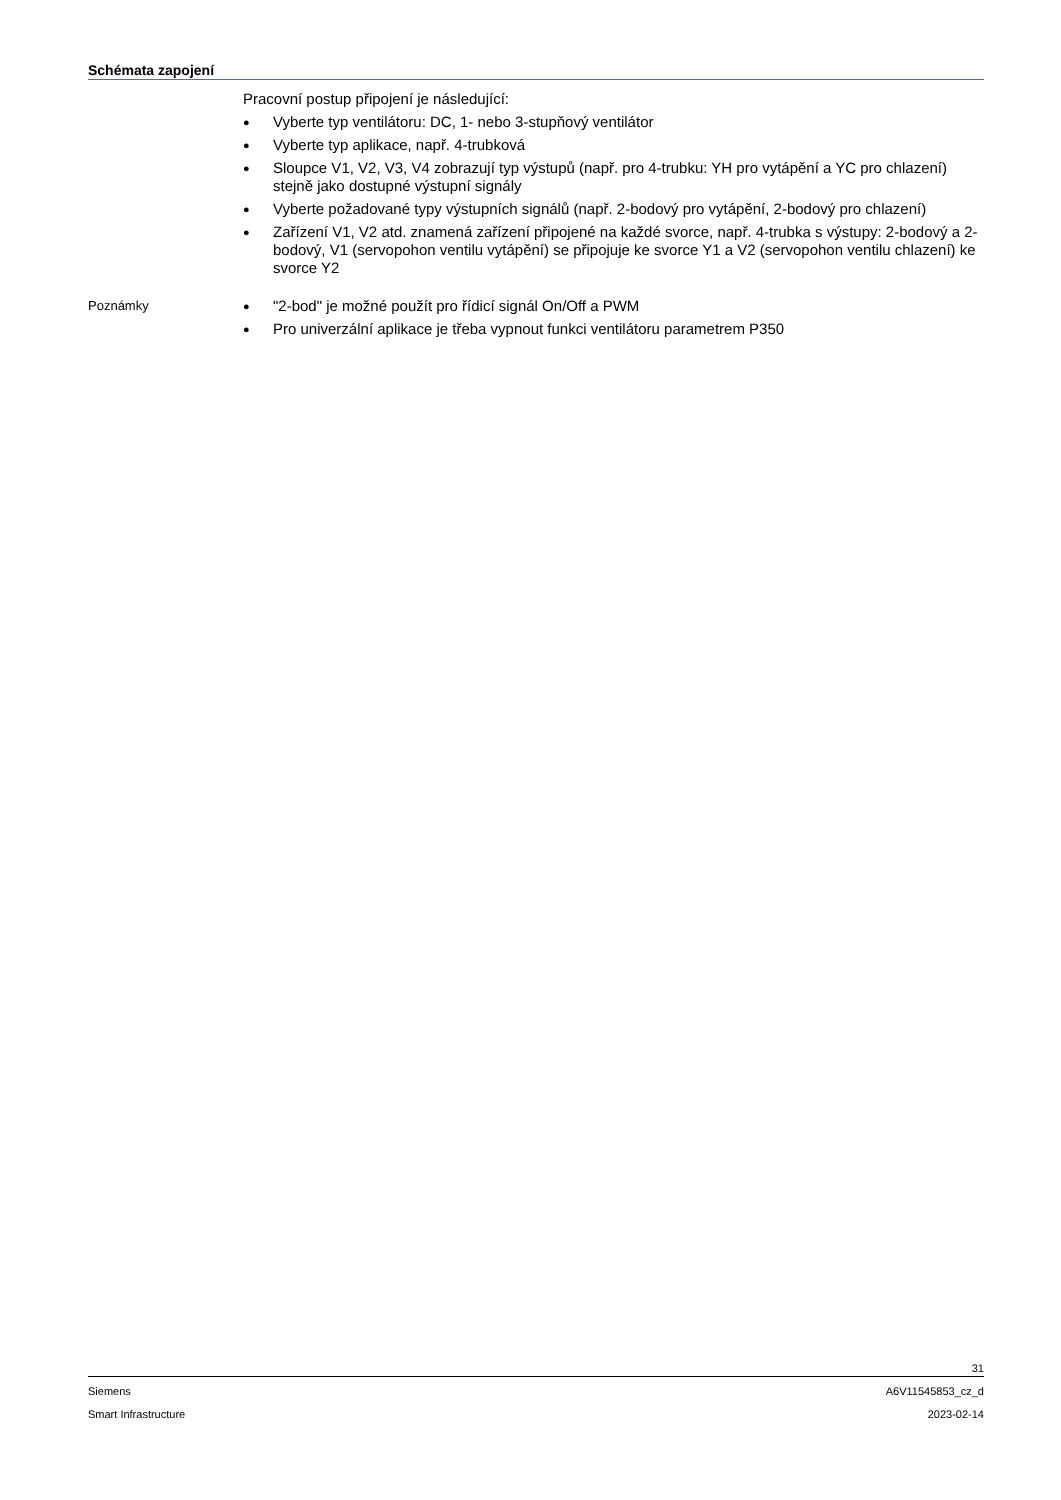Schémata zapojení
Pracovní postup připojení je následující:
● Vyberte typ ventilátoru: DC, 1- nebo 3-stupňový ventilátor
● Vyberte typ aplikace, např. 4-trubková
● Sloupce V1, V2, V3, V4 zobrazují typ výstupů (např. pro 4-trubku: YH pro vytápění a YC pro chlazení) stejně jako dostupné výstupní signály
● Vyberte požadované typy výstupních signálů (např. 2-bodový pro vytápění, 2-bodový pro chlazení)
● Zařízení V1, V2 atd. znamená zařízení připojené na každé svorce, např. 4-trubka s výstupy: 2-bodový a 2-bodový, V1 (servopohon ventilu vytápění) se připojuje ke svorce Y1 a V2 (servopohon ventilu chlazení) ke svorce Y2
Poznámky
● "2-bod" je možné použít pro řídicí signál On/Off a PWM
● Pro univerzální aplikace je třeba vypnout funkci ventilátoru parametrem P350
31
Siemens A6V11545853_cz_d
Smart Infrastructure 2023-02-14